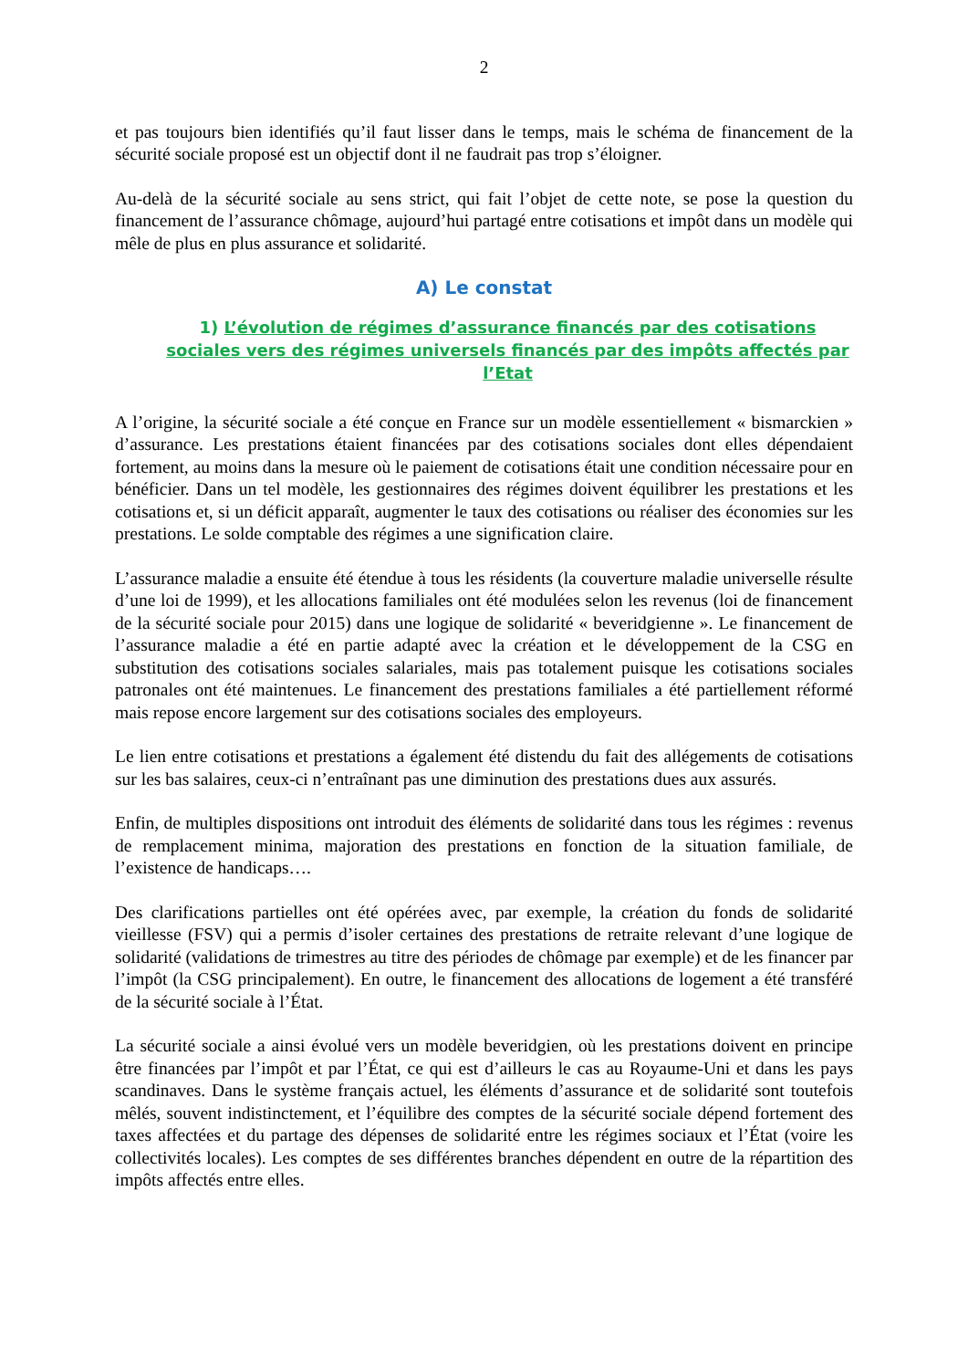2
et pas toujours bien identifiés qu’il faut lisser dans le temps, mais le schéma de financement de la sécurité sociale proposé est un objectif dont il ne faudrait pas trop s’éloigner.
Au-delà de la sécurité sociale au sens strict, qui fait l’objet de cette note, se pose la question du financement de l’assurance chômage, aujourd’hui partagé entre cotisations et impôt dans un modèle qui mêle de plus en plus assurance et solidarité.
A) Le constat
1) L’évolution de régimes d’assurance financés par des cotisations sociales vers des régimes universels financés par des impôts affectés par l’Etat
A l’origine, la sécurité sociale a été conçue en France sur un modèle essentiellement « bismarckien » d’assurance. Les prestations étaient financées par des cotisations sociales dont elles dépendaient fortement, au moins dans la mesure où le paiement de cotisations était une condition nécessaire pour en bénéficier. Dans un tel modèle, les gestionnaires des régimes doivent équilibrer les prestations et les cotisations et, si un déficit apparaît, augmenter le taux des cotisations ou réaliser des économies sur les prestations. Le solde comptable des régimes a une signification claire.
L’assurance maladie a ensuite été étendue à tous les résidents (la couverture maladie universelle résulte d’une loi de 1999), et les allocations familiales ont été modulées selon les revenus (loi de financement de la sécurité sociale pour 2015) dans une logique de solidarité « beveridgienne ». Le financement de l’assurance maladie a été en partie adapté avec la création et le développement de la CSG en substitution des cotisations sociales salariales, mais pas totalement puisque les cotisations sociales patronales ont été maintenues. Le financement des prestations familiales a été partiellement réformé mais repose encore largement sur des cotisations sociales des employeurs.
Le lien entre cotisations et prestations a également été distendu du fait des allégements de cotisations sur les bas salaires, ceux-ci n’entraînant pas une diminution des prestations dues aux assurés.
Enfin, de multiples dispositions ont introduit des éléments de solidarité dans tous les régimes : revenus de remplacement minima, majoration des prestations en fonction de la situation familiale, de l’existence de handicaps….
Des clarifications partielles ont été opérées avec, par exemple, la création du fonds de solidarité vieillesse (FSV) qui a permis d’isoler certaines des prestations de retraite relevant d’une logique de solidarité (validations de trimestres au titre des périodes de chômage par exemple) et de les financer par l’impôt (la CSG principalement). En outre, le financement des allocations de logement a été transféré de la sécurité sociale à l’État.
La sécurité sociale a ainsi évolué vers un modèle beveridgien, où les prestations doivent en principe être financées par l’impôt et par l’État, ce qui est d’ailleurs le cas au Royaume-Uni et dans les pays scandinaves. Dans le système français actuel, les éléments d’assurance et de solidarité sont toutefois mêlés, souvent indistinctement, et l’équilibre des comptes de la sécurité sociale dépend fortement des taxes affectées et du partage des dépenses de solidarité entre les régimes sociaux et l’État (voire les collectivités locales). Les comptes de ses différentes branches dépendent en outre de la répartition des impôts affectés entre elles.